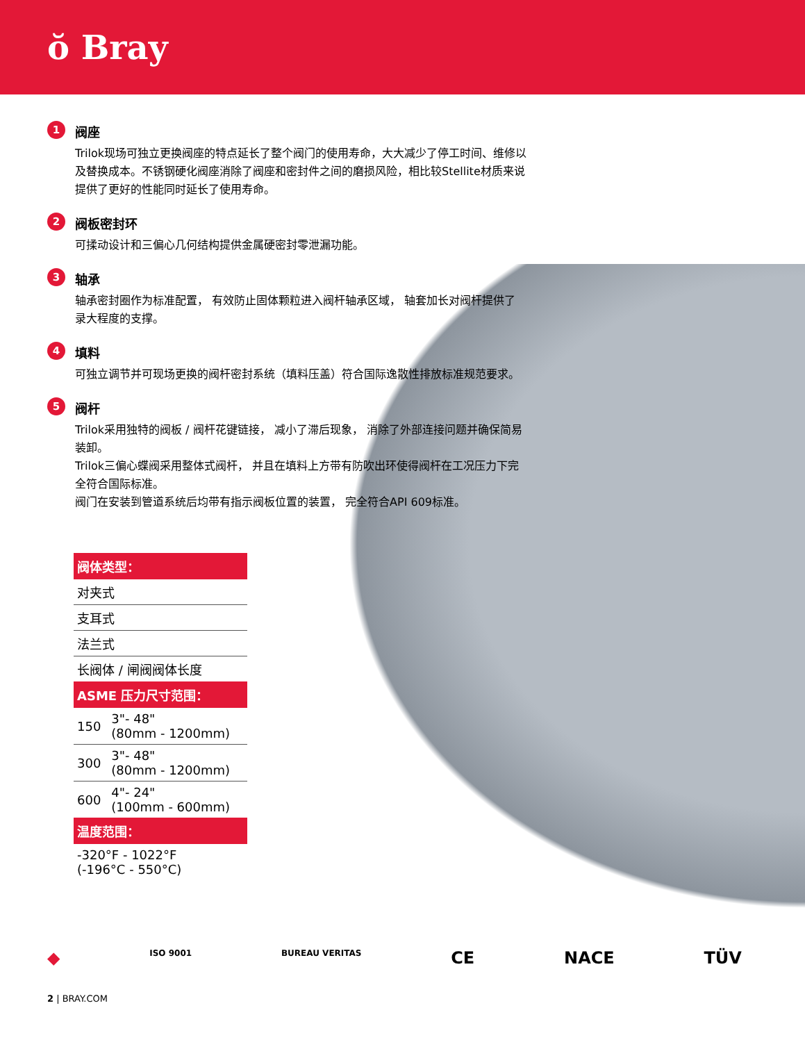ŏ Bray
1
阀座
Trilok现场可独立更换阀座的特点延长了整个阀门的使用寿命，大大减少了停工时间、维修以及替换成本。不锈钢硬化阀座消除了阀座和密封件之间的磨损风险，相比较Stellite材质来说提供了更好的性能同时延长了使用寿命。
2
阀板密封环
可揉动设计和三偏心几何结构提供金属硬密封零泄漏功能。
3
轴承
轴承密封圈作为标准配置， 有效防止固体颗粒进入阀杆轴承区域， 轴套加长对阀杆提供了录大程度的支撑。
4
填料
可独立调节并可现场更换的阀杆密封系统（填料压盖）符合国际逸散性排放标准规范要求。
5
阀杆
Trilok采用独特的阀板 / 阀杆花键链接， 减小了滞后现象， 消除了外部连接问题并确保简易装卸。
Trilok三偏心蝶阀采用整体式阀杆， 并且在填料上方带有防吹出环使得阀杆在工况压力下完全符合国际标准。
阀门在安装到管道系统后均带有指示阀板位置的装置， 完全符合API 609标准。
| 阀体类型： | |
| --- | --- |
| 对夹式 | |
| 支耳式 | |
| 法兰式 | |
| 长阀体 / 闸阀阀体长度 | |
| ASME 压力尺寸范围： | |
| 150 | 3"- 48" (80mm - 1200mm) |
| 300 | 3"- 48" (80mm - 1200mm) |
| 600 | 4"- 24" (100mm - 600mm) |
| 温度范围： | |
| -320°F - 1022°F (-196°C - 550°C) | |
◆ ISO 9001 BUREAU VERITAS CE NACE TÜV
2 | BRAY.COM